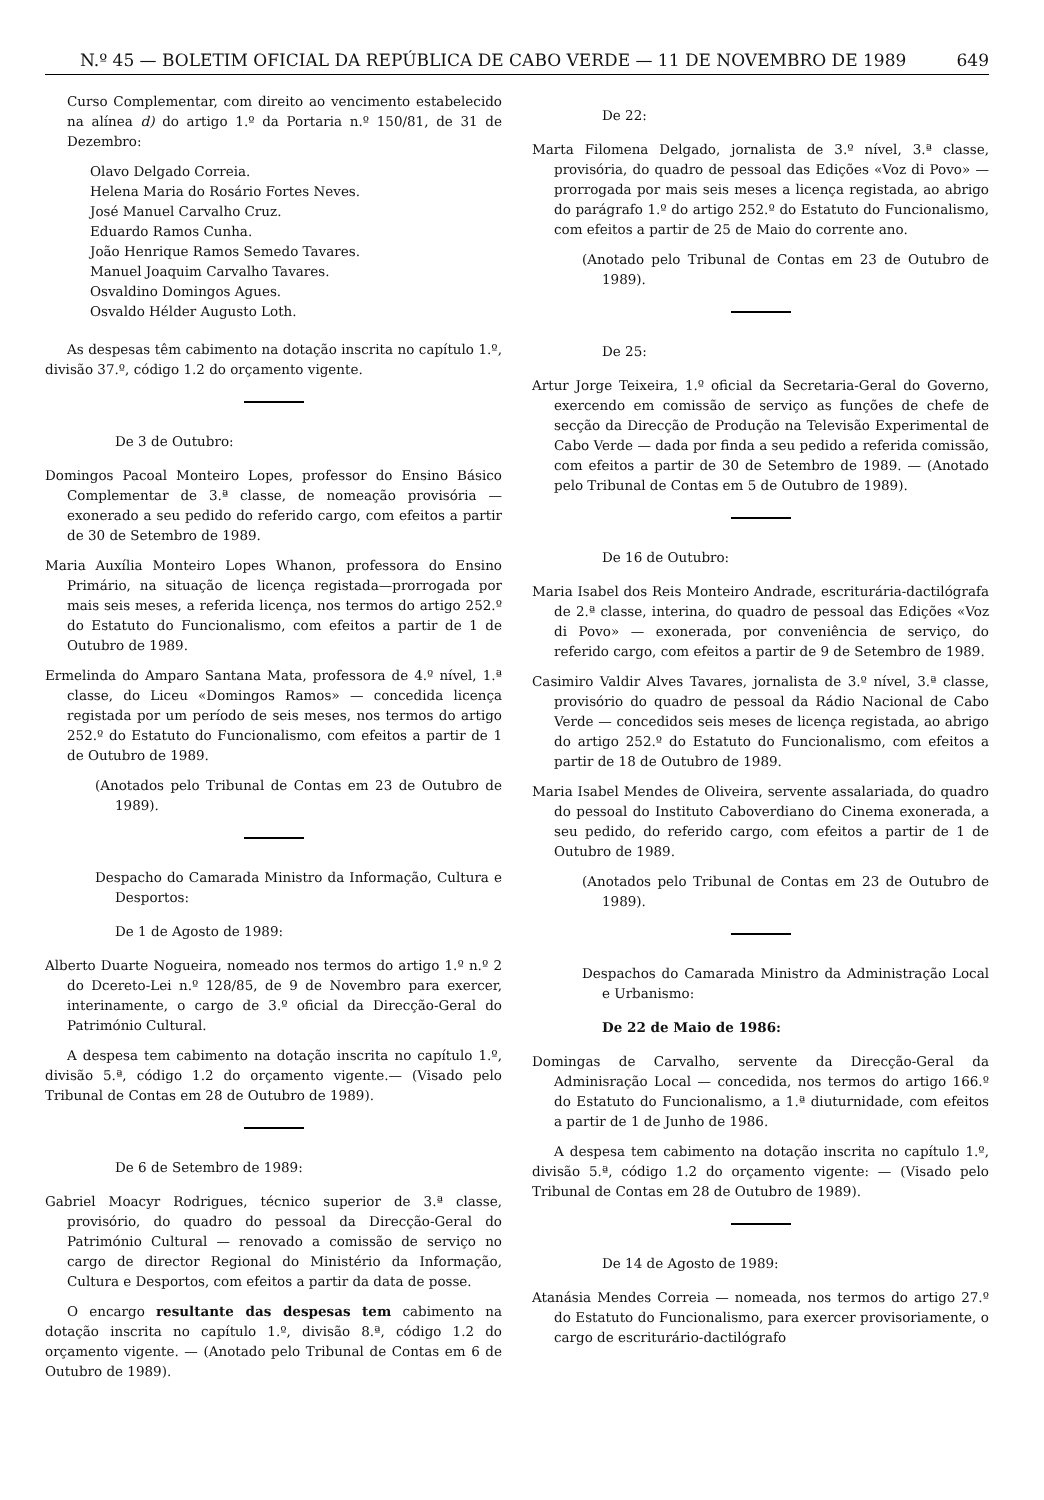N.º 45 — BOLETIM OFICIAL DA REPÚBLICA DE CABO VERDE — 11 DE NOVEMBRO DE 1989 649
Curso Complementar, com direito ao vencimento estabelecido na alínea d) do artigo 1.º da Portaria n.º 150/81, de 31 de Dezembro:
Olavo Delgado Correia.
Helena Maria do Rosário Fortes Neves.
José Manuel Carvalho Cruz.
Eduardo Ramos Cunha.
João Henrique Ramos Semedo Tavares.
Manuel Joaquim Carvalho Tavares.
Osvaldino Domingos Agues.
Osvaldo Hélder Augusto Loth.
As despesas têm cabimento na dotação inscrita no capítulo 1.º, divisão 37.º, código 1.2 do orçamento vigente.
De 3 de Outubro:
Domingos Pacoal Monteiro Lopes, professor do Ensino Básico Complementar de 3.ª classe, de nomeação provisória — exonerado a seu pedido do referido cargo, com efeitos a partir de 30 de Setembro de 1989.
Maria Auxília Monteiro Lopes Whanon, professora do Ensino Primário, na situação de licença registada—prorrogada por mais seis meses, a referida licença, nos termos do artigo 252.º do Estatuto do Funcionalismo, com efeitos a partir de 1 de Outubro de 1989.
Ermelinda do Amparo Santana Mata, professora de 4.º nível, 1.ª classe, do Liceu «Domingos Ramos» — concedida licença registada por um período de seis meses, nos termos do artigo 252.º do Estatuto do Funcionalismo, com efeitos a partir de 1 de Outubro de 1989.
(Anotados pelo Tribunal de Contas em 23 de Outubro de 1989).
Despacho do Camarada Ministro da Informação, Cultura e Desportos:
De 1 de Agosto de 1989:
Alberto Duarte Nogueira, nomeado nos termos do artigo 1.º n.º 2 do Dcereto-Lei n.º 128/85, de 9 de Novembro para exercer, interinamente, o cargo de 3.º oficial da Direcção-Geral do Património Cultural.
A despesa tem cabimento na dotação inscrita no capítulo 1.º, divisão 5.ª, código 1.2 do orçamento vigente.— (Visado pelo Tribunal de Contas em 28 de Outubro de 1989).
De 6 de Setembro de 1989:
Gabriel Moacyr Rodrigues, técnico superior de 3.ª classe, provisório, do quadro do pessoal da Direcção-Geral do Património Cultural — renovado a comissão de serviço no cargo de director Regional do Ministério da Informação, Cultura e Desportos, com efeitos a partir da data de posse.
O encargo resultante das despesas tem cabimento na dotação inscrita no capítulo 1.º, divisão 8.ª, código 1.2 do orçamento vigente. — (Anotado pelo Tribunal de Contas em 6 de Outubro de 1989).
De 22:
Marta Filomena Delgado, jornalista de 3.º nível, 3.ª classe, provisória, do quadro de pessoal das Edições «Voz di Povo» — prorrogada por mais seis meses a licença registada, ao abrigo do parágrafo 1.º do artigo 252.º do Estatuto do Funcionalismo, com efeitos a partir de 25 de Maio do corrente ano.
(Anotado pelo Tribunal de Contas em 23 de Outubro de 1989).
De 25:
Artur Jorge Teixeira, 1.º oficial da Secretaria-Geral do Governo, exercendo em comissão de serviço as funções de chefe de secção da Direcção de Produção na Televisão Experimental de Cabo Verde — dada por finda a seu pedido a referida comissão, com efeitos a partir de 30 de Setembro de 1989. — (Anotado pelo Tribunal de Contas em 5 de Outubro de 1989).
De 16 de Outubro:
Maria Isabel dos Reis Monteiro Andrade, escriturária-dactilógrafa de 2.ª classe, interina, do quadro de pessoal das Edições «Voz di Povo» — exonerada, por conveniência de serviço, do referido cargo, com efeitos a partir de 9 de Setembro de 1989.
Casimiro Valdir Alves Tavares, jornalista de 3.º nível, 3.ª classe, provisório do quadro de pessoal da Rádio Nacional de Cabo Verde — concedidos seis meses de licença registada, ao abrigo do artigo 252.º do Estatuto do Funcionalismo, com efeitos a partir de 18 de Outubro de 1989.
Maria Isabel Mendes de Oliveira, servente assalariada, do quadro do pessoal do Instituto Caboverdiano do Cinema exonerada, a seu pedido, do referido cargo, com efeitos a partir de 1 de Outubro de 1989.
(Anotados pelo Tribunal de Contas em 23 de Outubro de 1989).
Despachos do Camarada Ministro da Administração Local e Urbanismo:
De 22 de Maio de 1986:
Domingas de Carvalho, servente da Direcção-Geral da Adminisração Local — concedida, nos termos do artigo 166.º do Estatuto do Funcionalismo, a 1.ª diuturnidade, com efeitos a partir de 1 de Junho de 1986.
A despesa tem cabimento na dotação inscrita no capítulo 1.º, divisão 5.ª, código 1.2 do orçamento vigente: — (Visado pelo Tribunal de Contas em 28 de Outubro de 1989).
De 14 de Agosto de 1989:
Atanásia Mendes Correia — nomeada, nos termos do artigo 27.º do Estatuto do Funcionalismo, para exercer provisoriamente, o cargo de escriturário-dactilógrafo